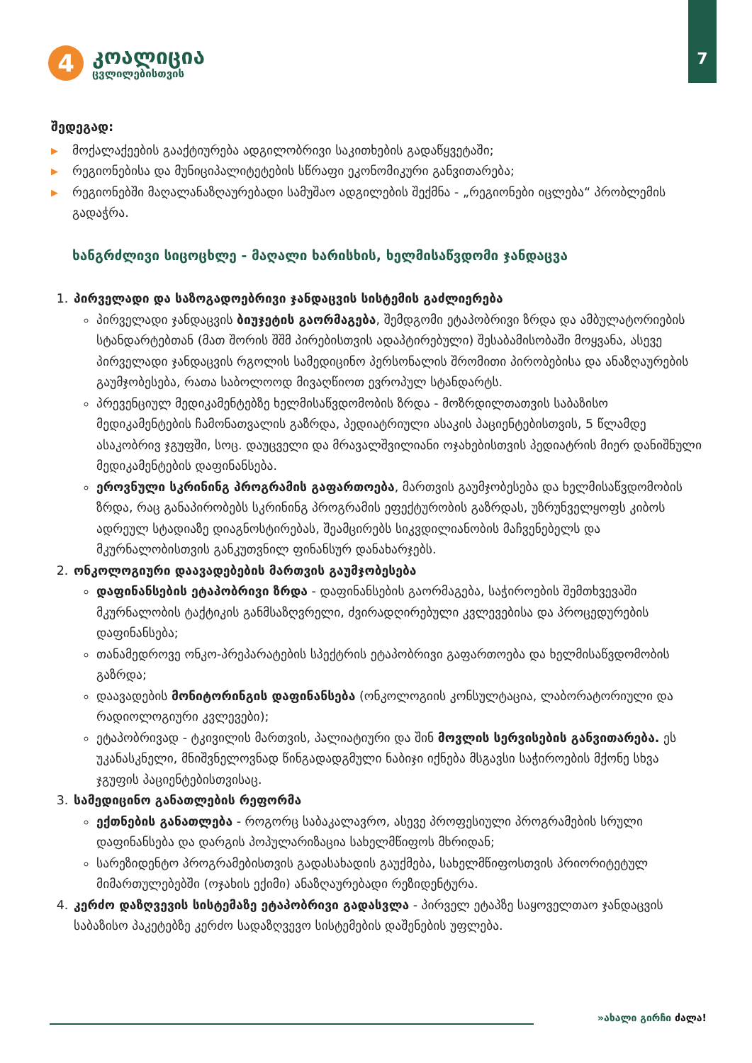7
4
კოალიცია
ცვლილებისთვის
შედეგად:
▶ მოქალაქეების გააქტიურება ადგილობრივი საკითხების გადაწყვეტაში;
▶ რეგიონებისა და მუნიციპალიტეტების სწრაფი ეკონომიკური განვითარება;
▶ რეგიონებში მაღალანაზღაურებადი სამუშაო ადგილების შექმნა - „რეგიონები იცლება“ პრობლემის გადაჭრა.
ხანგრძლივი სიცოცხლე - მაღალი ხარისხის, ხელმისაწვდომი ჯანდაცვა
1. პირველადი და საზოგადოებრივი ჯანდაცვის სისტემის გაძლიერება
პირველადი ჯანდაცვის ბიუჯეტის გაორმაგება, შემდგომი ეტაპობრივი ზრდა და ამბულატორიების სტანდარტებთან (მათ შორის შშმ პირებისთვის ადაპტირებული) შესაბამისობაში მოყვანა, ასევე პირველადი ჯანდაცვის რგოლის სამედიცინო პერსონალის შრომითი პირობებისა და ანაზღაურების გაუმჯობესება, რათა საბოლოოდ მივაღწიოთ ევროპულ სტანდარტს.
პრევენციულ მედიკამენტებზე ხელმისაწვდომობის ზრდა - მოზრდილთათვის საბაზისო მედიკამენტების ჩამონათვალის გაზრდა, პედიატრიული ასაკის პაციენტებისთვის, 5 წლამდე ასაკობრივ ჯგუფში, სოც. დაუცველი და მრავალშვილიანი ოჯახებისთვის პედიატრის მიერ დანიშნული მედიკამენტების დაფინანსება.
ეროვნული სკრინინგ პროგრამის გაფართოება, მართვის გაუმჯობესება და ხელმისაწვდომობის ზრდა, რაც განაპირობებს სკრინინგ პროგრამის ეფექტურობის გაზრდას, უზრუნველყოფს კიბოს ადრეულ სტადიაზე დიაგნოსტირებას, შეამცირებს სიკვდილიანობის მაჩვენებელს და მკურნალობისთვის განკუთვნილ ფინანსურ დანახარჯებს.
2. ონკოლოგიური დაავადებების მართვის გაუმჯობესება
დაფინანსების ეტაპობრივი ზრდა - დაფინანსების გაორმაგება, საჭიროების შემთხვევაში მკურნალობის ტაქტიკის განმსაზღვრელი, ძვირადღირებული კვლევებისა და პროცედურების დაფინანსება;
თანამედროვე ონკო-პრეპარატების სპექტრის ეტაპობრივი გაფართოება და ხელმისაწვდომობის გაზრდა;
დაავადების მონიტორინგის დაფინანსება (ონკოლოგიის კონსულტაცია, ლაბორატორიული და რადიოლოგიური კვლევები);
ეტაპობრივად - ტკივილის მართვის, პალიატიური და შინ მოვლის სერვისების განვითარება. ეს უკანასკნელი, მნიშვნელოვნად წინგადადგმული ნაბიჯი იქნება მსგავსი საჭიროების მქონე სხვა ჯგუფის პაციენტებისთვისაც.
3. სამედიცინო განათლების რეფორმა
ექთნების განათლება - როგორც საბაკალავრო, ასევე პროფესიული პროგრამების სრული დაფინანსება და დარგის პოპულარიზაცია სახელმწიფოს მხრიდან;
სარეზიდენტო პროგრამებისთვის გადასახადის გაუქმება, სახელმწიფოსთვის პრიორიტეტულ მიმართულებებში (ოჯახის ექიმი) ანაზღაურებადი რეზიდენტურა.
4. კერძო დაზღვევის სისტემაზე ეტაპობრივი გადასვლა - პირველ ეტაპზე საყოველთაო ჯანდაცვის საბაზისო პაკეტებზე კერძო სადაზღვევო სისტემების დაშენების უფლება.
»ახალი გირჩი ძალა!